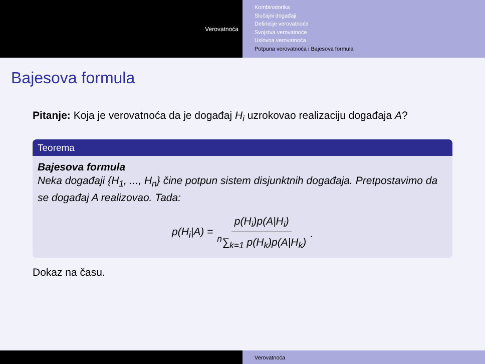Verovatnoća
Kombinatorika
Slučajni događaji
Definicije verovatnoće
Svojstva verovatnoće
Uslovna verovatnoća
Potpuna verovatnoća i Bajesova formula
Bajesova formula
Pitanje: Koja je verovatnoća da je događaj H<sub>i</sub> uzrokovao realizaciju događaja A?
Teorema
Bajesova formula
Neka događaji {H<sub>1</sub>, ..., H<sub>n</sub>} čine potpun sistem disjunktnih događaja. Pretpostavimo da se događaj A realizovao. Tada:
p(H<sub>i</sub>|A) = p(H<sub>i</sub>)p(A|H<sub>i</sub>) <sup>n</sup>∑<sub>k=1</sub> p(H<sub>k</sub>)p(A|H<sub>k</sub>).
Dokaz na času.
Verovatnoća